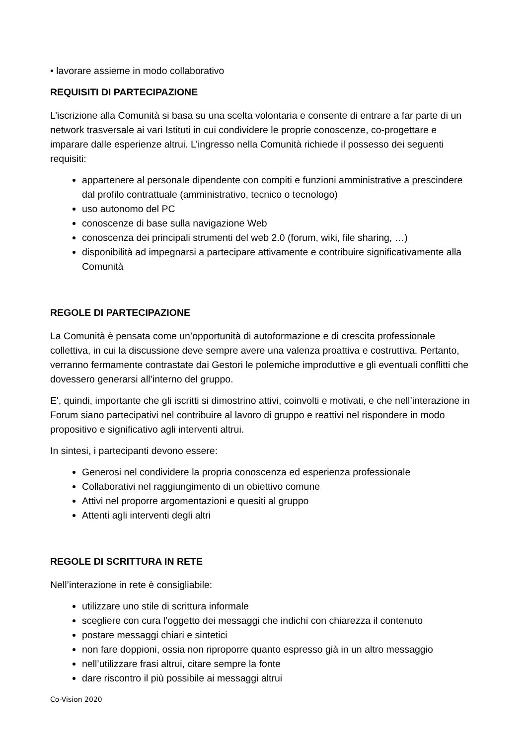• lavorare assieme in modo collaborativo
REQUISITI DI PARTECIPAZIONE
L’iscrizione alla Comunità si basa su una scelta volontaria e consente di entrare a far parte di un network trasversale ai vari Istituti in cui condividere le proprie conoscenze, co-progettare e imparare dalle esperienze altrui. L’ingresso nella Comunità richiede il possesso dei seguenti requisiti:
appartenere al personale dipendente con compiti e funzioni amministrative a prescindere dal profilo contrattuale (amministrativo, tecnico o tecnologo)
uso autonomo del PC
conoscenze di base sulla navigazione Web
conoscenza dei principali strumenti del web 2.0 (forum, wiki, file sharing, …)
disponibilità ad impegnarsi a partecipare attivamente e contribuire significativamente alla Comunità
REGOLE DI PARTECIPAZIONE
La Comunità è pensata come un’opportunità di autoformazione e di crescita professionale collettiva, in cui la discussione deve sempre avere una valenza proattiva e costruttiva. Pertanto, verranno fermamente contrastate dai Gestori le polemiche improduttive e gli eventuali conflitti che dovessero generarsi all’interno del gruppo.
E', quindi, importante che gli iscritti si dimostrino attivi, coinvolti e motivati, e che nell’interazione in Forum siano partecipativi nel contribuire al lavoro di gruppo e reattivi nel rispondere in modo propositivo e significativo agli interventi altrui.
In sintesi, i partecipanti devono essere:
Generosi nel condividere la propria conoscenza ed esperienza professionale
Collaborativi nel raggiungimento di un obiettivo comune
Attivi nel proporre argomentazioni e quesiti al gruppo
Attenti agli interventi degli altri
REGOLE DI SCRITTURA IN RETE
Nell’interazione in rete è consigliabile:
utilizzare uno stile di scrittura informale
scegliere con cura l’oggetto dei messaggi che indichi con chiarezza il contenuto
postare messaggi chiari e sintetici
non fare doppioni, ossia non riproporre quanto espresso già in un altro messaggio
nell’utilizzare frasi altrui, citare sempre la fonte
dare riscontro il più possibile ai messaggi altrui
Co-Vision 2020